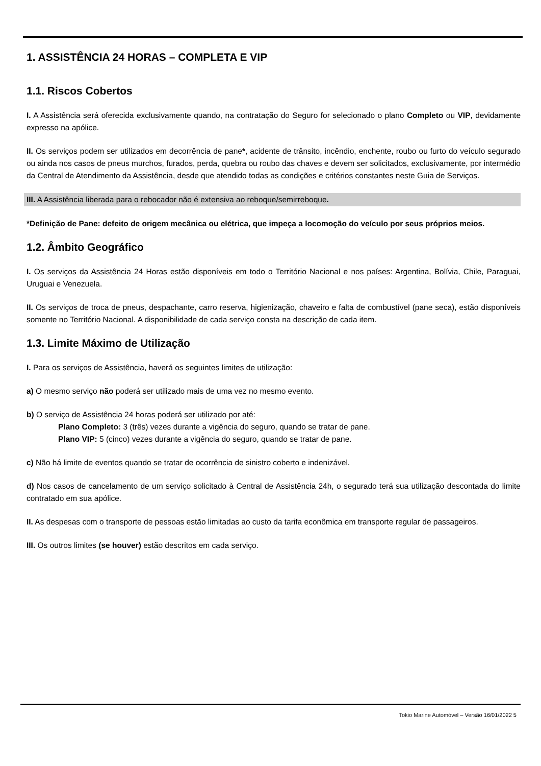1. ASSISTÊNCIA 24 HORAS – COMPLETA E VIP
1.1. Riscos Cobertos
I. A Assistência será oferecida exclusivamente quando, na contratação do Seguro for selecionado o plano Completo ou VIP, devidamente expresso na apólice.
II. Os serviços podem ser utilizados em decorrência de pane*, acidente de trânsito, incêndio, enchente, roubo ou furto do veículo segurado ou ainda nos casos de pneus murchos, furados, perda, quebra ou roubo das chaves e devem ser solicitados, exclusivamente, por intermédio da Central de Atendimento da Assistência, desde que atendido todas as condições e critérios constantes neste Guia de Serviços.
III. A Assistência liberada para o rebocador não é extensiva ao reboque/semirreboque.
*Definição de Pane: defeito de origem mecânica ou elétrica, que impeça a locomoção do veículo por seus próprios meios.
1.2. Âmbito Geográfico
I. Os serviços da Assistência 24 Horas estão disponíveis em todo o Território Nacional e nos países: Argentina, Bolívia, Chile, Paraguai, Uruguai e Venezuela.
II. Os serviços de troca de pneus, despachante, carro reserva, higienização, chaveiro e falta de combustível (pane seca), estão disponíveis somente no Território Nacional. A disponibilidade de cada serviço consta na descrição de cada item.
1.3. Limite Máximo de Utilização
I. Para os serviços de Assistência, haverá os seguintes limites de utilização:
a) O mesmo serviço não poderá ser utilizado mais de uma vez no mesmo evento.
b) O serviço de Assistência 24 horas poderá ser utilizado por até:
Plano Completo: 3 (três) vezes durante a vigência do seguro, quando se tratar de pane.
Plano VIP: 5 (cinco) vezes durante a vigência do seguro, quando se tratar de pane.
c) Não há limite de eventos quando se tratar de ocorrência de sinistro coberto e indenizável.
d) Nos casos de cancelamento de um serviço solicitado à Central de Assistência 24h, o segurado terá sua utilização descontada do limite contratado em sua apólice.
II. As despesas com o transporte de pessoas estão limitadas ao custo da tarifa econômica em transporte regular de passageiros.
III. Os outros limites (se houver) estão descritos em cada serviço.
Tokio Marine Automóvel – Versão 16/01/2022 5